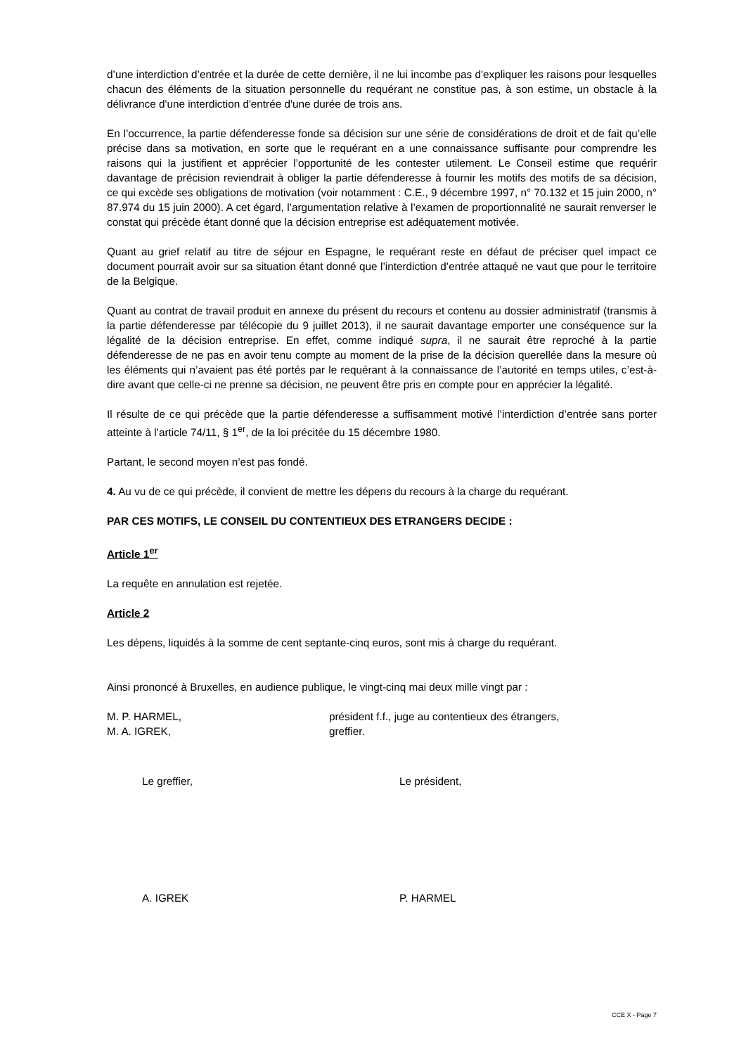d’une interdiction d’entrée et la durée de cette dernière, il ne lui incombe pas d'expliquer les raisons pour lesquelles chacun des éléments de la situation personnelle du requérant ne constitue pas, à son estime, un obstacle à la délivrance d'une interdiction d'entrée d'une durée de trois ans.
En l’occurrence, la partie défenderesse fonde sa décision sur une série de considérations de droit et de fait qu’elle précise dans sa motivation, en sorte que le requérant en a une connaissance suffisante pour comprendre les raisons qui la justifient et apprécier l’opportunité de les contester utilement. Le Conseil estime que requérir davantage de précision reviendrait à obliger la partie défenderesse à fournir les motifs des motifs de sa décision, ce qui excède ses obligations de motivation (voir notamment : C.E., 9 décembre 1997, n° 70.132 et 15 juin 2000, n° 87.974 du 15 juin 2000). A cet égard, l’argumentation relative à l’examen de proportionnalité ne saurait renverser le constat qui précède étant donné que la décision entreprise est adéquatement motivée.
Quant au grief relatif au titre de séjour en Espagne, le requérant reste en défaut de préciser quel impact ce document pourrait avoir sur sa situation étant donné que l’interdiction d’entrée attaqué ne vaut que pour le territoire de la Belgique.
Quant au contrat de travail produit en annexe du présent du recours et contenu au dossier administratif (transmis à la partie défenderesse par télécopie du 9 juillet 2013), il ne saurait davantage emporter une conséquence sur la légalité de la décision entreprise. En effet, comme indiqué supra, il ne saurait être reproché à la partie défenderesse de ne pas en avoir tenu compte au moment de la prise de la décision querellée dans la mesure où les éléments qui n’avaient pas été portés par le requérant à la connaissance de l’autorité en temps utiles, c’est-à-dire avant que celle-ci ne prenne sa décision, ne peuvent être pris en compte pour en apprécier la légalité.
Il résulte de ce qui précède que la partie défenderesse a suffisamment motivé l’interdiction d’entrée sans porter atteinte à l’article 74/11, § 1<sup>er</sup>, de la loi précitée du 15 décembre 1980.
Partant, le second moyen n’est pas fondé.
4. Au vu de ce qui précède, il convient de mettre les dépens du recours à la charge du requérant.
PAR CES MOTIFS, LE CONSEIL DU CONTENTIEUX DES ETRANGERS DECIDE :
Article 1<sup>er</sup>
La requête en annulation est rejetée.
Article 2
Les dépens, liquidés à la somme de cent septante-cinq euros, sont mis à charge du requérant.
Ainsi prononcé à Bruxelles, en audience publique, le vingt-cinq mai deux mille vingt par :
M. P. HARMEL, président f.f., juge au contentieux des étrangers,
M. A. IGREK, greffier.
Le greffier, Le président,
A. IGREK P. HARMEL
CCE X - Page 7